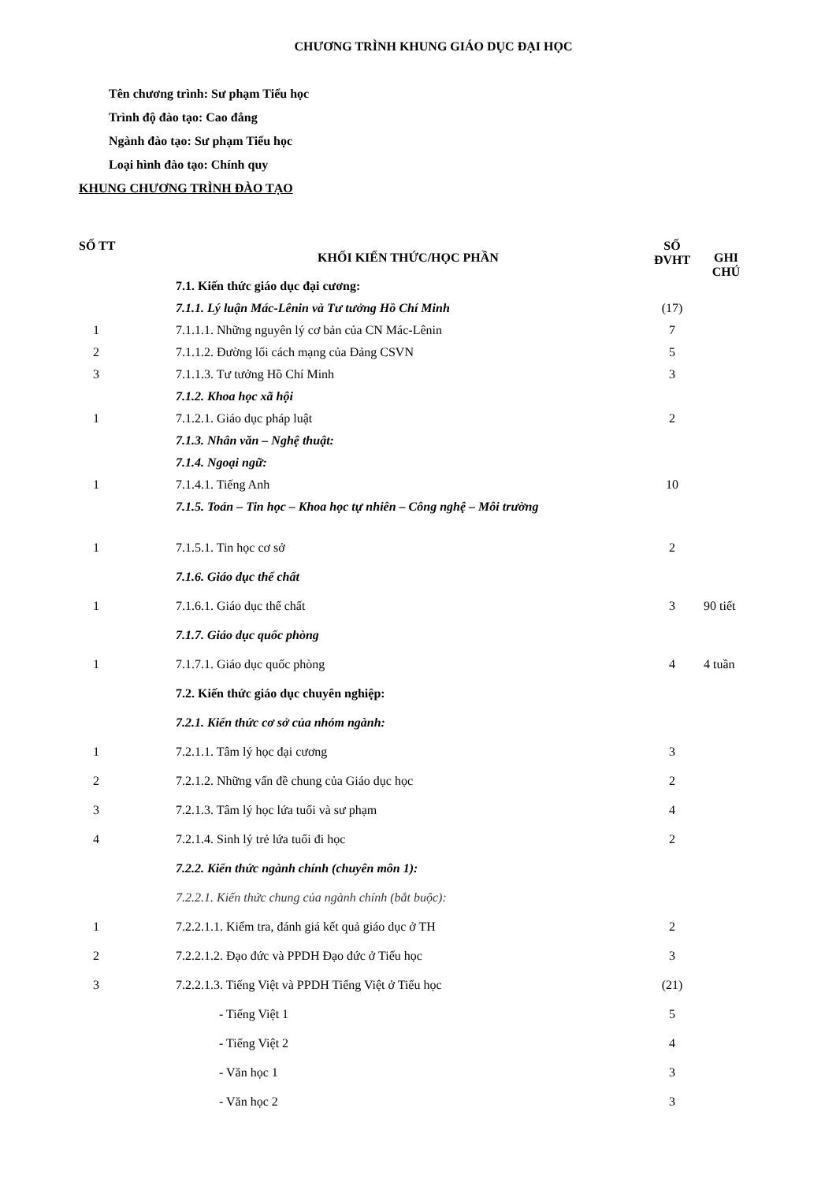CHƯƠNG TRÌNH KHUNG GIÁO DỤC ĐẠI HỌC
Tên chương trình: Sư phạm Tiểu học
Trình độ đào tạo: Cao đẳng
Ngành đào tạo: Sư phạm Tiểu học
Loại hình đào tạo: Chính quy
KHUNG CHƯƠNG TRÌNH ĐÀO TẠO
| SỐ TT | KHỐI KIẾN THỨC/HỌC PHẦN | SỐ ĐVHT | GHI CHÚ |
| --- | --- | --- | --- |
| | 7.1. Kiến thức giáo dục đại cương: | | |
| | 7.1.1. Lý luận Mác-Lênin và Tư tưởng Hồ Chí Minh | (17) | |
| 1 | 7.1.1.1. Những nguyên lý cơ bản của CN Mác-Lênin | 7 | |
| 2 | 7.1.1.2. Đường lối cách mạng của Đảng CSVN | 5 | |
| 3 | 7.1.1.3. Tư tưởng Hồ Chí Minh | 3 | |
| | 7.1.2. Khoa học xã hội | | |
| 1 | 7.1.2.1. Giáo dục pháp luật | 2 | |
| | 7.1.3. Nhân văn – Nghệ thuật: | | |
| | 7.1.4. Ngoại ngữ: | | |
| 1 | 7.1.4.1. Tiếng Anh | 10 | |
| | 7.1.5. Toán – Tin học – Khoa học tự nhiên – Công nghệ – Môi trường | | |
| 1 | 7.1.5.1. Tin học cơ sở | 2 | |
| | 7.1.6. Giáo dục thể chất | | |
| 1 | 7.1.6.1. Giáo dục thể chất | 3 | 90 tiết |
| | 7.1.7. Giáo dục quốc phòng | | |
| 1 | 7.1.7.1. Giáo dục quốc phòng | 4 | 4 tuần |
| | 7.2. Kiến thức giáo dục chuyên nghiệp: | | |
| | 7.2.1. Kiến thức cơ sở của nhóm ngành: | | |
| 1 | 7.2.1.1. Tâm lý học đại cương | 3 | |
| 2 | 7.2.1.2. Những vấn đề chung của Giáo dục học | 2 | |
| 3 | 7.2.1.3. Tâm lý học lứa tuổi và sư phạm | 4 | |
| 4 | 7.2.1.4. Sinh lý trẻ lứa tuổi đi học | 2 | |
| | 7.2.2. Kiến thức ngành chính (chuyên môn 1): | | |
| | 7.2.2.1. Kiến thức chung của ngành chính (bắt buộc): | | |
| 1 | 7.2.2.1.1. Kiểm tra, đánh giá kết quả giáo dục ở TH | 2 | |
| 2 | 7.2.2.1.2. Đạo đức và PPDH Đạo đức ở Tiểu học | 3 | |
| 3 | 7.2.2.1.3. Tiếng Việt và PPDH Tiếng Việt ở Tiểu học | (21) | |
| | - Tiếng Việt 1 | 5 | |
| | - Tiếng Việt 2 | 4 | |
| | - Văn học 1 | 3 | |
| | - Văn học 2 | 3 | |